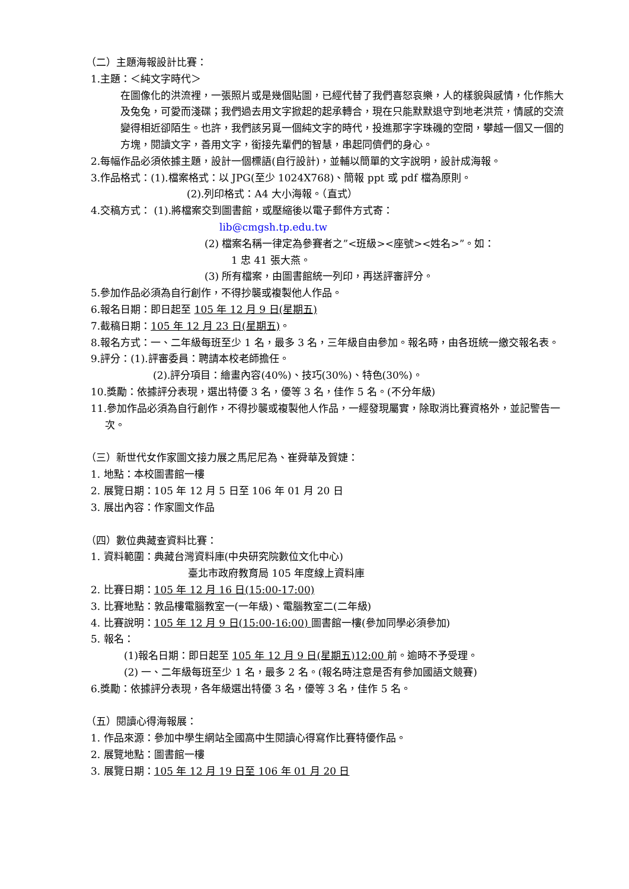（二）主題海報設計比賽：
1.主題：＜純文字時代＞
在圖像化的洪流裡，一張照片或是幾個貼圖，已經代替了我們喜怒哀樂，人的樣貌與感情，化作熊大及兔兔，可愛而淺碟；我們過去用文字掀起的起承轉合，現在只能默默退守到地老洪荒，情感的交流變得相近卻陌生。也許，我們該另覓一個純文字的時代，投進那字字珠磯的空間，攀越一個又一個的方塊，閱讀文字，善用文字，銜接先輩們的智慧，串起同儕們的身心。
2.每幅作品必須依據主題，設計一個標語(自行設計)，並輔以簡單的文字說明，設計成海報。
3.作品格式：(1).檔案格式：以 JPG(至少 1024X768)、簡報 ppt 或 pdf 檔為原則。
(2).列印格式：A4 大小海報。（直式）
4.交稿方式： (1).將檔案交到圖書館，或壓縮後以電子郵件方式寄：
lib@cmgsh.tp.edu.tw
(2) 檔案名稱一律定為參賽者之”<班級><座號><姓名>”。如：
1 忠 41 張大燕。
(3) 所有檔案，由圖書館統一列印，再送評審評分。
5.參加作品必須為自行創作，不得抄襲或複製他人作品。
6.報名日期：即日起至 105 年 12 月 9 日(星期五)
7.截稿日期：105 年 12 月 23 日(星期五)。
8.報名方式：一、二年級每班至少 1 名，最多 3 名，三年級自由參加。報名時，由各班統一繳交報名表。
9.評分：(1).評審委員：聘請本校老師擔任。
(2).評分項目：繪畫內容(40%)、技巧(30%)、特色(30%)。
10.獎勵：依據評分表現，選出特優 3 名，優等 3 名，佳作 5 名。(不分年級)
11.參加作品必須為自行創作，不得抄襲或複製他人作品，一經發現屬實，除取消比賽資格外，並記警告一次。
（三）新世代女作家圖文接力展之馬尼尼為、崔舜華及賀婕：
1. 地點：本校圖書館一樓
2. 展覽日期：105 年 12 月 5 日至 106 年 01 月 20 日
3. 展出內容：作家圖文作品
（四）數位典藏查資料比賽：
1. 資料範圍：典藏台灣資料庫(中央研究院數位文化中心)
臺北市政府教育局 105 年度線上資料庫
2. 比賽日期：105 年 12 月 16 日(15:00-17:00)
3. 比賽地點：敦品樓電腦教室一(一年級)、電腦教室二(二年級)
4. 比賽說明：105 年 12 月 9 日(15:00-16:00) 圖書館一樓(參加同學必須參加)
5. 報名：
(1)報名日期：即日起至 105 年 12 月 9 日(星期五)12:00 前。逾時不予受理。
(2) 一、二年級每班至少 1 名，最多 2 名。(報名時注意是否有參加國語文競賽)
6.獎勵：依據評分表現，各年級選出特優 3 名，優等 3 名，佳作 5 名。
（五）閱讀心得海報展：
1. 作品來源：參加中學生網站全國高中生閱讀心得寫作比賽特優作品。
2. 展覽地點：圖書館一樓
3. 展覽日期：105 年 12 月 19 日至 106 年 01 月 20 日